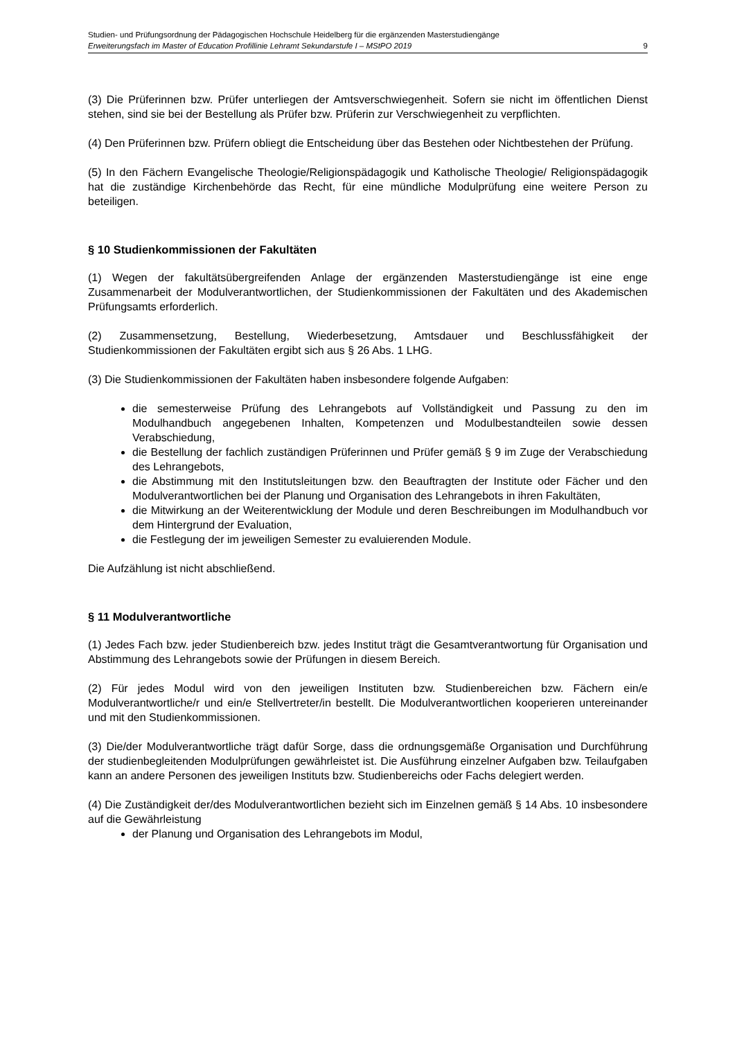Studien- und Prüfungsordnung der Pädagogischen Hochschule Heidelberg für die ergänzenden Masterstudiengänge
Erweiterungsfach im Master of Education Profillinie Lehramt Sekundarstufe I – MStPO 2019 9
(3) Die Prüferinnen bzw. Prüfer unterliegen der Amtsverschwiegenheit. Sofern sie nicht im öffentlichen Dienst stehen, sind sie bei der Bestellung als Prüfer bzw. Prüferin zur Verschwiegenheit zu verpflichten.
(4) Den Prüferinnen bzw. Prüfern obliegt die Entscheidung über das Bestehen oder Nichtbestehen der Prüfung.
(5) In den Fächern Evangelische Theologie/Religionspädagogik und Katholische Theologie/ Religionspädagogik hat die zuständige Kirchenbehörde das Recht, für eine mündliche Modulprüfung eine weitere Person zu beteiligen.
§ 10 Studienkommissionen der Fakultäten
(1) Wegen der fakultätsübergreifenden Anlage der ergänzenden Masterstudiengänge ist eine enge Zusammenarbeit der Modulverantwortlichen, der Studienkommissionen der Fakultäten und des Akademischen Prüfungsamts erforderlich.
(2) Zusammensetzung, Bestellung, Wiederbesetzung, Amtsdauer und Beschlussfähigkeit der Studienkommissionen der Fakultäten ergibt sich aus § 26 Abs. 1 LHG.
(3) Die Studienkommissionen der Fakultäten haben insbesondere folgende Aufgaben:
die semesterweise Prüfung des Lehrangebots auf Vollständigkeit und Passung zu den im Modulhandbuch angegebenen Inhalten, Kompetenzen und Modulbestandteilen sowie dessen Verabschiedung,
die Bestellung der fachlich zuständigen Prüferinnen und Prüfer gemäß § 9 im Zuge der Verabschiedung des Lehrangebots,
die Abstimmung mit den Institutsleitungen bzw. den Beauftragten der Institute oder Fächer und den Modulverantwortlichen bei der Planung und Organisation des Lehrangebots in ihren Fakultäten,
die Mitwirkung an der Weiterentwicklung der Module und deren Beschreibungen im Modulhandbuch vor dem Hintergrund der Evaluation,
die Festlegung der im jeweiligen Semester zu evaluierenden Module.
Die Aufzählung ist nicht abschließend.
§ 11 Modulverantwortliche
(1) Jedes Fach bzw. jeder Studienbereich bzw. jedes Institut trägt die Gesamtverantwortung für Organisation und Abstimmung des Lehrangebots sowie der Prüfungen in diesem Bereich.
(2) Für jedes Modul wird von den jeweiligen Instituten bzw. Studienbereichen bzw. Fächern ein/e Modulverantwortliche/r und ein/e Stellvertreter/in bestellt. Die Modulverantwortlichen kooperieren untereinander und mit den Studienkommissionen.
(3) Die/der Modulverantwortliche trägt dafür Sorge, dass die ordnungsgemäße Organisation und Durchführung der studienbegleitenden Modulprüfungen gewährleistet ist. Die Ausführung einzelner Aufgaben bzw. Teilaufgaben kann an andere Personen des jeweiligen Instituts bzw. Studienbereichs oder Fachs delegiert werden.
(4) Die Zuständigkeit der/des Modulverantwortlichen bezieht sich im Einzelnen gemäß § 14 Abs. 10 insbesondere auf die Gewährleistung
der Planung und Organisation des Lehrangebots im Modul,